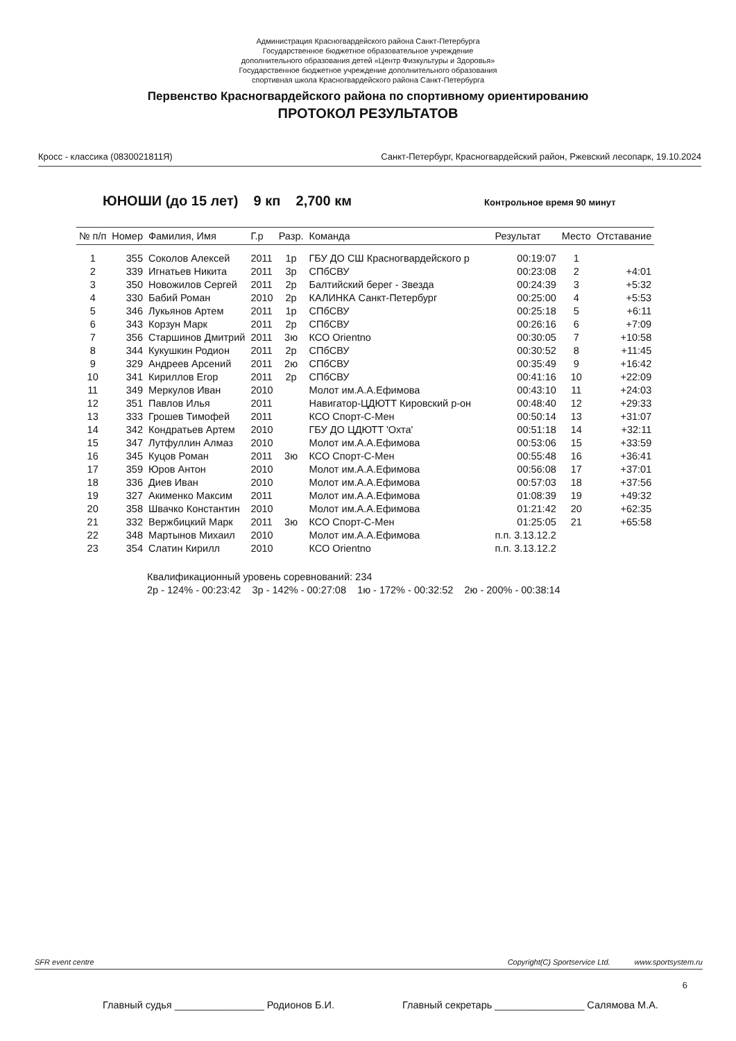Администрация Красногвардейского района Санкт-Петербурга
Государственное бюджетное образовательное учреждение
дополнительного образования детей «Центр Физкультуры и Здоровья»
Государственное бюджетное учреждение дополнительного образования
спортивная школа Красногвардейского района Санкт-Петербурга
Первенство Красногвардейского района по спортивному ориентированию
ПРОТОКОЛ РЕЗУЛЬТАТОВ
Кросс - классика (0830021811Я) Санкт-Петербург, Красногвардейский район, Ржевский лесопарк, 19.10.2024
ЮНОШИ (до 15 лет) 9 кп 2,700 км Контрольное время 90 минут
| № п/п | Номер | Фамилия, Имя | Г.р | Разр. | Команда | Результат | Место | Отставание |
| --- | --- | --- | --- | --- | --- | --- | --- | --- |
| 1 | 355 | Соколов Алексей | 2011 | 1р | ГБУ ДО СШ Красногвардейского р | 00:19:07 | 1 | |
| 2 | 339 | Игнатьев Никита | 2011 | 3р | СПбСВУ | 00:23:08 | 2 | +4:01 |
| 3 | 350 | Новожилов Сергей | 2011 | 2р | Балтийский берег - Звезда | 00:24:39 | 3 | +5:32 |
| 4 | 330 | Бабий Роман | 2010 | 2р | КАЛИНКА Санкт-Петербург | 00:25:00 | 4 | +5:53 |
| 5 | 346 | Лукьянов Артем | 2011 | 1р | СПбСВУ | 00:25:18 | 5 | +6:11 |
| 6 | 343 | Корзун Марк | 2011 | 2р | СПбСВУ | 00:26:16 | 6 | +7:09 |
| 7 | 356 | Старшинов Дмитрий | 2011 | 3ю | КСО Orientno | 00:30:05 | 7 | +10:58 |
| 8 | 344 | Кукушкин Родион | 2011 | 2р | СПбСВУ | 00:30:52 | 8 | +11:45 |
| 9 | 329 | Андреев Арсений | 2011 | 2ю | СПбСВУ | 00:35:49 | 9 | +16:42 |
| 10 | 341 | Кириллов Егор | 2011 | 2р | СПбСВУ | 00:41:16 | 10 | +22:09 |
| 11 | 349 | Меркулов Иван | 2010 | | Молот им.А.А.Ефимова | 00:43:10 | 11 | +24:03 |
| 12 | 351 | Павлов Илья | 2011 | | Навигатор-ЦДЮТТ Кировский р-он | 00:48:40 | 12 | +29:33 |
| 13 | 333 | Грошев Тимофей | 2011 | | КСО Спорт-С-Мен | 00:50:14 | 13 | +31:07 |
| 14 | 342 | Кондратьев Артем | 2010 | | ГБУ ДО ЦДЮТТ 'Охта' | 00:51:18 | 14 | +32:11 |
| 15 | 347 | Лутфуллин Алмаз | 2010 | | Молот им.А.А.Ефимова | 00:53:06 | 15 | +33:59 |
| 16 | 345 | Куцов Роман | 2011 | 3ю | КСО Спорт-С-Мен | 00:55:48 | 16 | +36:41 |
| 17 | 359 | Юров Антон | 2010 | | Молот им.А.А.Ефимова | 00:56:08 | 17 | +37:01 |
| 18 | 336 | Диев Иван | 2010 | | Молот им.А.А.Ефимова | 00:57:03 | 18 | +37:56 |
| 19 | 327 | Акименко Максим | 2011 | | Молот им.А.А.Ефимова | 01:08:39 | 19 | +49:32 |
| 20 | 358 | Швачко Константин | 2010 | | Молот им.А.А.Ефимова | 01:21:42 | 20 | +62:35 |
| 21 | 332 | Вержбицкий Марк | 2011 | 3ю | КСО Спорт-С-Мен | 01:25:05 | 21 | +65:58 |
| 22 | 348 | Мартынов Михаил | 2010 | | Молот им.А.А.Ефимова | п.п. 3.13.12.2 | | |
| 23 | 354 | Слатин Кирилл | 2010 | | КСО Orientno | п.п. 3.13.12.2 | | |
Квалификационный уровень соревнований: 234
2р - 124% - 00:23:42 3р - 142% - 00:27:08 1ю - 172% - 00:32:52 2ю - 200% - 00:38:14
SFR event centre Copyright(C) Sportservice Ltd. www.sportsystem.ru
6
Главный судья ________________ Родионов Б.И. Главный секретарь ________________ Салямова М.А.